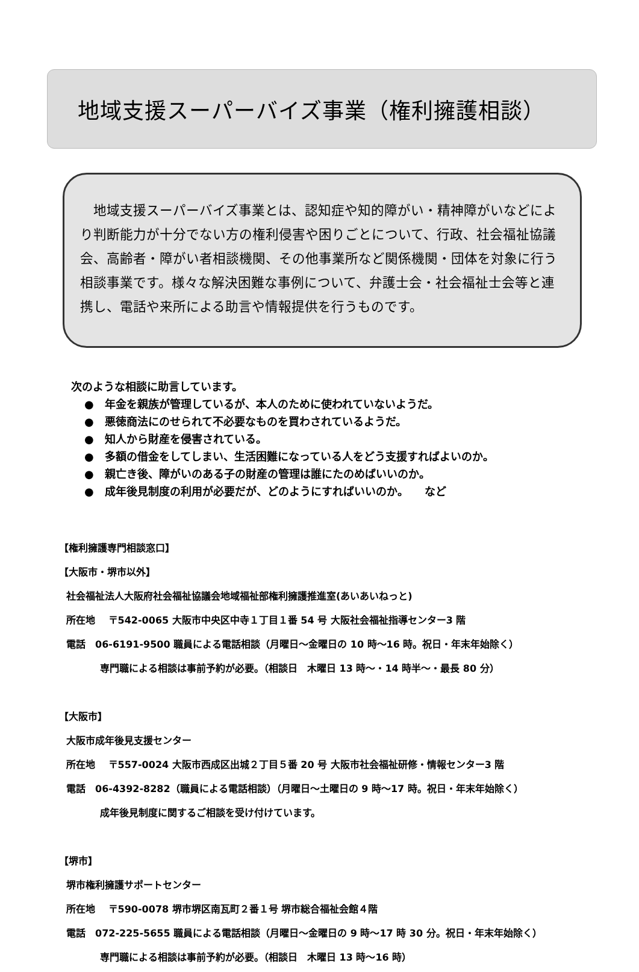地域支援スーパーバイズ事業（権利擁護相談）
　地域支援スーパーバイズ事業とは、認知症や知的障がい・精神障がいなどにより判断能力が十分でない方の権利侵害や困りごとについて、行政、社会福祉協議会、高齢者・障がい者相談機関、その他事業所など関係機関・団体を対象に行う相談事業です。様々な解決困難な事例について、弁護士会・社会福祉士会等と連携し、電話や来所による助言や情報提供を行うものです。
次のような相談に助言しています。
●　年金を親族が管理しているが、本人のために使われていないようだ。
●　悪徳商法にのせられて不必要なものを買わされているようだ。
●　知人から財産を侵害されている。
●　多額の借金をしてしまい、生活困難になっている人をどう支援すればよいのか。
●　親亡き後、障がいのある子の財産の管理は誰にたのめばいいのか。
●　成年後見制度の利用が必要だが、どのようにすればいいのか。　　など
【権利擁護専門相談窓口】
【大阪市・堺市以外】
社会福祉法人大阪府社会福祉協議会地域福祉部権利擁護推進室(あいあいねっと)
所在地　 〒542-0065 大阪市中央区中寺１丁目１番 54 号 大阪社会福祉指導センター3 階
電話　06-6191-9500 職員による電話相談（月曜日～金曜日の 10 時～16 時。祝日・年末年始除く）
専門職による相談は事前予約が必要。（相談日　木曜日 13 時～・14 時半～・最長 80 分）
【大阪市】
大阪市成年後見支援センター
所在地　 〒557-0024 大阪市西成区出城２丁目５番 20 号 大阪市社会福祉研修・情報センター3 階
電話　06-4392-8282（職員による電話相談）（月曜日～土曜日の 9 時～17 時。祝日・年末年始除く）
成年後見制度に関するご相談を受け付けています。
【堺市】
堺市権利擁護サポートセンター
所在地　 〒590-0078 堺市堺区南瓦町２番１号 堺市総合福祉会館４階
電話　072-225-5655 職員による電話相談（月曜日～金曜日の 9 時～17 時 30 分。祝日・年末年始除く）
専門職による相談は事前予約が必要。（相談日　木曜日 13 時～16 時）